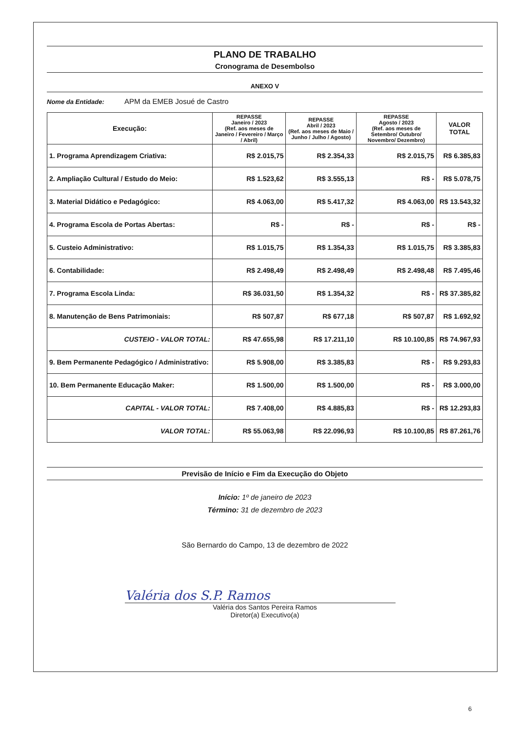PLANO DE TRABALHO
Cronograma de Desembolso
ANEXO V
Nome da Entidade: APM da EMEB Josué de Castro
| Execução: | REPASSE Janeiro / 2023 (Ref. aos meses de Janeiro / Fevereiro / Março / Abril) | REPASSE Abril / 2023 (Ref. aos meses de Maio / Junho / Julho / Agosto) | REPASSE Agosto / 2023 (Ref. aos meses de Setembro/ Outubro/ Novembro/ Dezembro) | VALOR TOTAL |
| --- | --- | --- | --- | --- |
| 1. Programa Aprendizagem Criativa: | R$ 2.015,75 | R$ 2.354,33 | R$ 2.015,75 | R$ 6.385,83 |
| 2. Ampliação Cultural / Estudo do Meio: | R$ 1.523,62 | R$ 3.555,13 | R$ - | R$ 5.078,75 |
| 3. Material Didático e Pedagógico: | R$ 4.063,00 | R$ 5.417,32 | R$ 4.063,00 | R$ 13.543,32 |
| 4. Programa Escola de Portas Abertas: | R$ - | R$ - | R$ - | R$ - |
| 5. Custeio Administrativo: | R$ 1.015,75 | R$ 1.354,33 | R$ 1.015,75 | R$ 3.385,83 |
| 6. Contabilidade: | R$ 2.498,49 | R$ 2.498,49 | R$ 2.498,48 | R$ 7.495,46 |
| 7. Programa Escola Linda: | R$ 36.031,50 | R$ 1.354,32 | R$ - | R$ 37.385,82 |
| 8. Manutenção de Bens Patrimoniais: | R$ 507,87 | R$ 677,18 | R$ 507,87 | R$ 1.692,92 |
| CUSTEIO - VALOR TOTAL: | R$ 47.655,98 | R$ 17.211,10 | R$ 10.100,85 | R$ 74.967,93 |
| 9. Bem Permanente Pedagógico / Administrativo: | R$ 5.908,00 | R$ 3.385,83 | R$ - | R$ 9.293,83 |
| 10. Bem Permanente Educação Maker: | R$ 1.500,00 | R$ 1.500,00 | R$ - | R$ 3.000,00 |
| CAPITAL - VALOR TOTAL: | R$ 7.408,00 | R$ 4.885,83 | R$ - | R$ 12.293,83 |
| VALOR TOTAL: | R$ 55.063,98 | R$ 22.096,93 | R$ 10.100,85 | R$ 87.261,76 |
Previsão de Início e Fim da Execução do Objeto
Início: 1º de janeiro de 2023
Término: 31 de dezembro de 2023
São Bernardo do Campo, 13 de dezembro de 2022
Valéria dos S.P. Ramos
Valéria dos Santos Pereira Ramos
Diretor(a) Executivo(a)
6